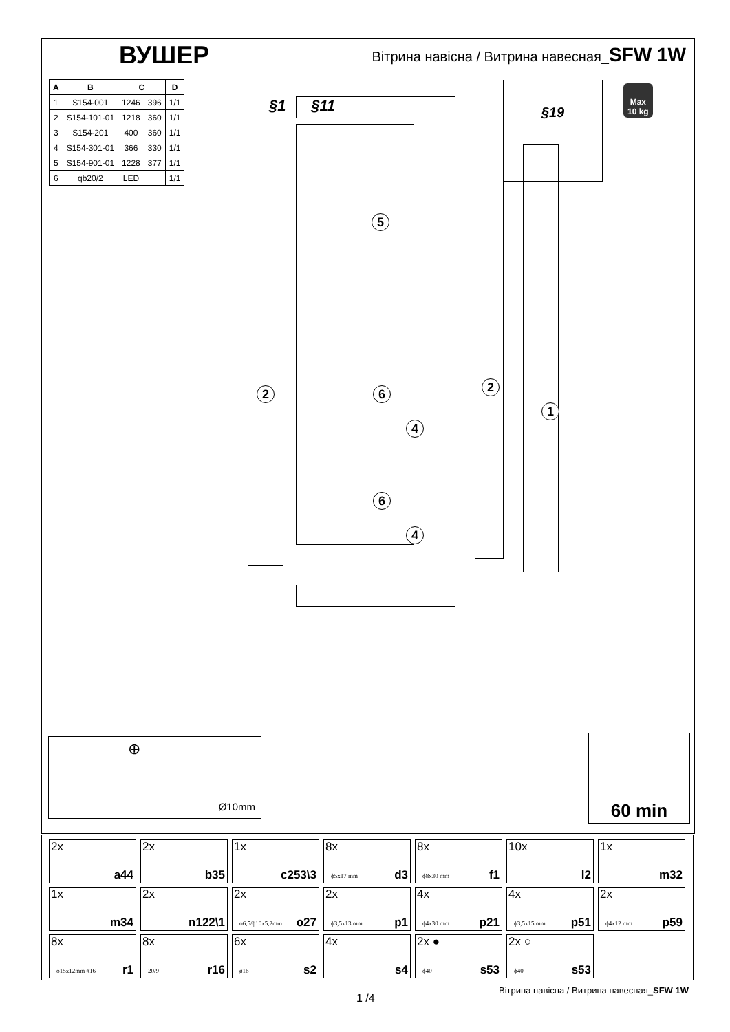ВУШЕР
Вітрина навісна / Витрина навесная_SFW 1W
| A | B | C | | D |
| --- | --- | --- | --- | --- |
| 1 | S154-001 | 1246 | 396 | 1/1 |
| 2 | S154-101-01 | 1218 | 360 | 1/1 |
| 3 | S154-201 | 400 | 360 | 1/1 |
| 4 | S154-301-01 | 366 | 330 | 1/1 |
| 5 | S154-901-01 | 1228 | 377 | 1/1 |
| 6 | qb20/2 | LED | | 1/1 |
§1 §11
§19
Max
10 kg
5
2 2
1
6
4
6
4
Ø10mm
⊕
60 min
2x
a44
2x
b35
1x
c253\3
8x
ϕ5x17 mm d3
8x
ϕ8x30 mm f1
10x
l2
1x
m32
1x
m34
2x
n122\1
2x
ϕ6,5/ϕ10x5,2mm o27
2x
ϕ3,5x13 mm p1
4x
ϕ4x30 mm p21
4x
ϕ3,5x15 mm p51
2x
ϕ4x12 mm p59
8x
ϕ15x12mm #16 r1
8x
20/9 r16
6x
ø16 s2
4x
s4
2x ●
ϕ40 s53
2x ○
ϕ40 s53
1 /4
Вітрина навісна / Витрина навесная_SFW 1W